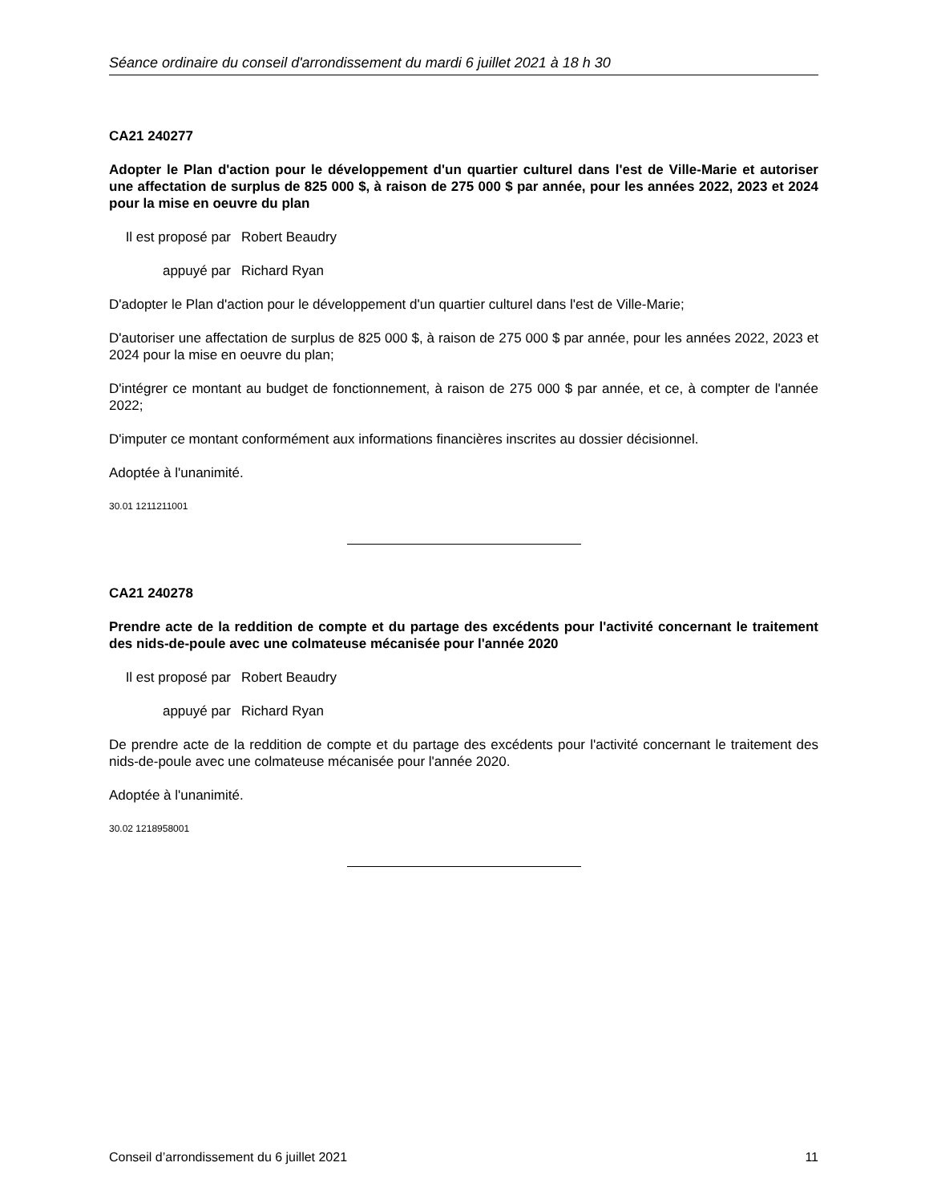Séance ordinaire du conseil d'arrondissement du mardi 6 juillet 2021 à 18 h 30
CA21 240277
Adopter le Plan d'action pour le développement d'un quartier culturel dans l'est de Ville-Marie et autoriser une affectation de surplus de 825 000 $, à raison de 275 000 $ par année, pour les années 2022, 2023 et 2024 pour la mise en oeuvre du plan
Il est proposé par Robert Beaudry
appuyé par Richard Ryan
D'adopter le Plan d'action pour le développement d'un quartier culturel dans l'est de Ville-Marie;
D'autoriser une affectation de surplus de 825 000 $, à raison de 275 000 $ par année, pour les années 2022, 2023 et 2024 pour la mise en oeuvre du plan;
D'intégrer ce montant au budget de fonctionnement, à raison de 275 000 $ par année, et ce, à compter de l'année 2022;
D'imputer ce montant conformément aux informations financières inscrites au dossier décisionnel.
Adoptée à l'unanimité.
30.01 1211211001
CA21 240278
Prendre acte de la reddition de compte et du partage des excédents pour l'activité concernant le traitement des nids-de-poule avec une colmateuse mécanisée pour l'année 2020
Il est proposé par Robert Beaudry
appuyé par Richard Ryan
De prendre acte de la reddition de compte et du partage des excédents pour l'activité concernant le traitement des nids-de-poule avec une colmateuse mécanisée pour l'année 2020.
Adoptée à l'unanimité.
30.02 1218958001
Conseil d’arrondissement du 6 juillet 2021 11